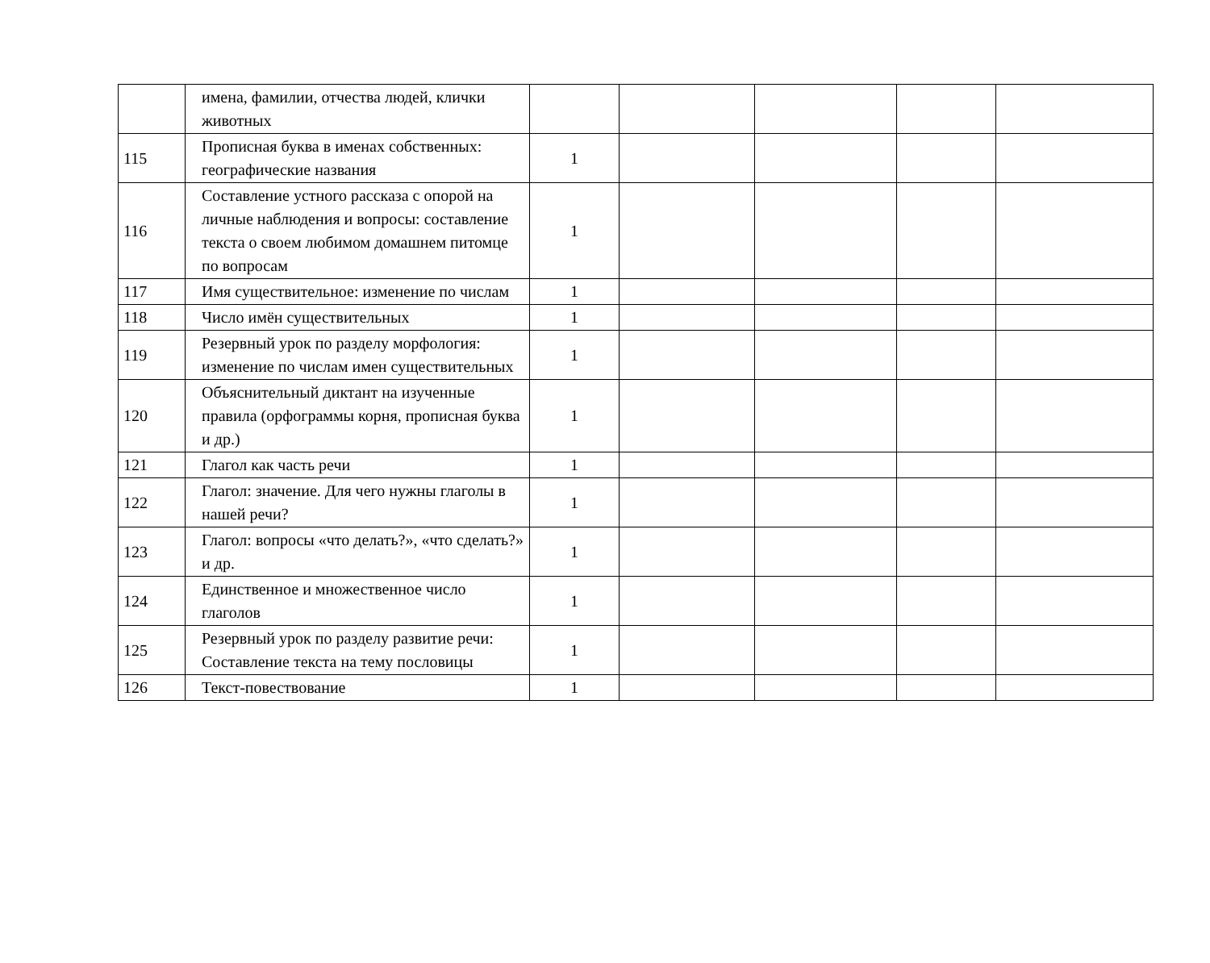| | имена, фамилии, отчества людей, клички животных | | | | | |
| 115 | Прописная буква в именах собственных: географические названия | 1 | | | | |
| 116 | Составление устного рассказа с опорой на личные наблюдения и вопросы: составление текста о своем любимом домашнем питомце по вопросам | 1 | | | | |
| 117 | Имя существительное: изменение по числам | 1 | | | | |
| 118 | Число имён существительных | 1 | | | | |
| 119 | Резервный урок по разделу морфология: изменение по числам имен существительных | 1 | | | | |
| 120 | Объяснительный диктант на изученные правила (орфограммы корня, прописная буква и др.) | 1 | | | | |
| 121 | Глагол как часть речи | 1 | | | | |
| 122 | Глагол: значение. Для чего нужны глаголы в нашей речи? | 1 | | | | |
| 123 | Глагол: вопросы «что делать?», «что сделать?» и др. | 1 | | | | |
| 124 | Единственное и множественное число глаголов | 1 | | | | |
| 125 | Резервный урок по разделу развитие речи: Составление текста на тему пословицы | 1 | | | | |
| 126 | Текст-повествование | 1 | | | | |